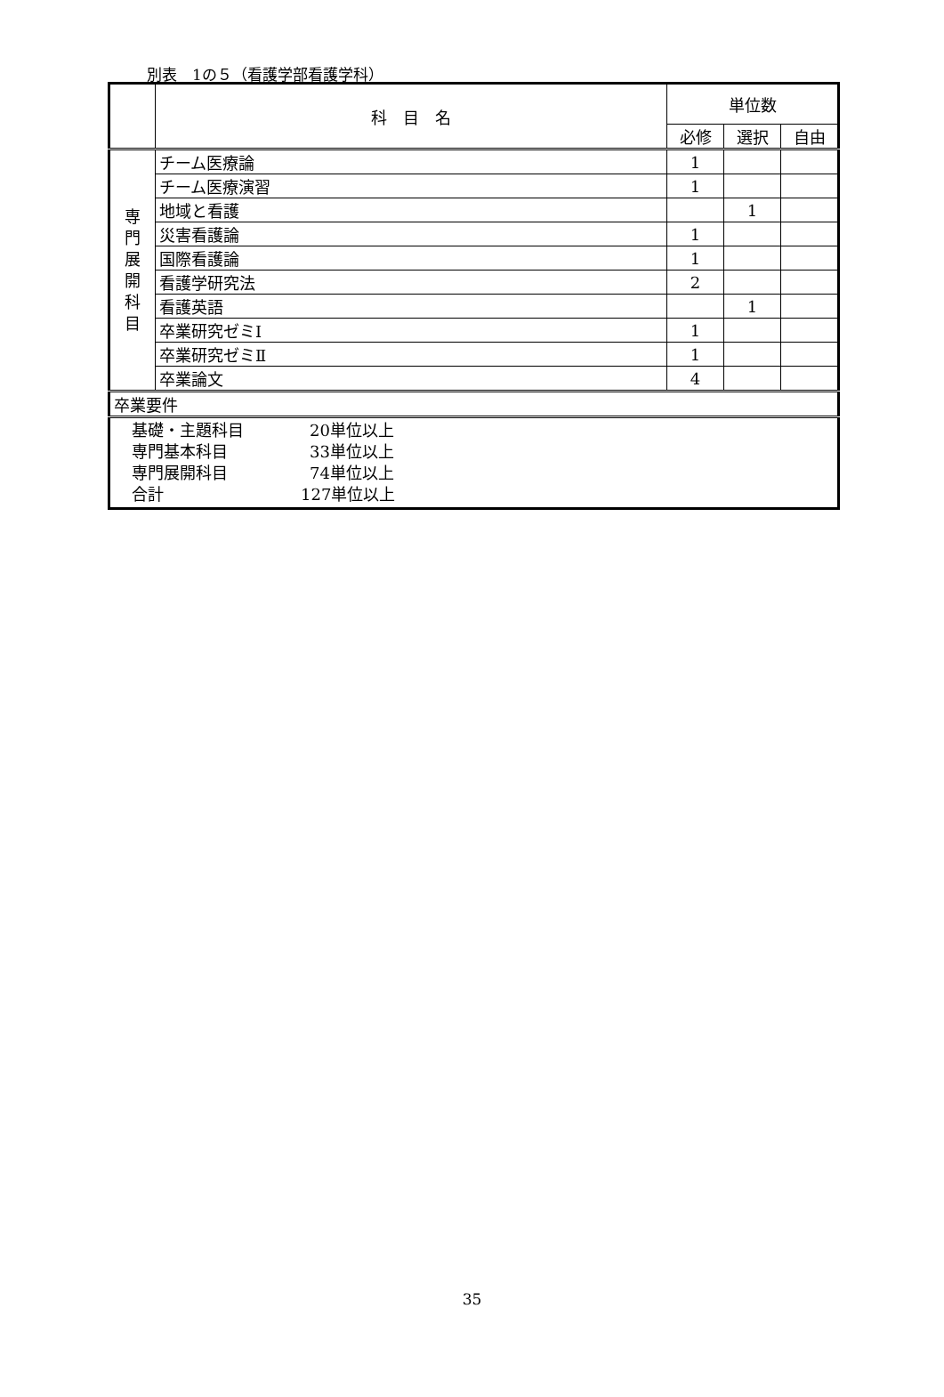別表　1の５（看護学部看護学科）
| | 科 目 名 | 単位数 | | |
| --- | --- | --- | --- | --- |
| | | 必修 | 選択 | 自由 |
| 専 門 展 開 科 目 | チーム医療論 | 1 | | |
| | チーム医療演習 | 1 | | |
| | 地域と看護 | | 1 | |
| | 災害看護論 | 1 | | |
| | 国際看護論 | 1 | | |
| | 看護学研究法 | 2 | | |
| | 看護英語 | | 1 | |
| | 卒業研究ゼミⅠ | 1 | | |
| | 卒業研究ゼミⅡ | 1 | | |
| | 卒業論文 | 4 | | |
| 卒業要件 | | | | |
| 基礎・主題科目 20単位以上 専門基本科目 33単位以上 専門展開科目 74単位以上 合計 127単位以上 | | | | |
35